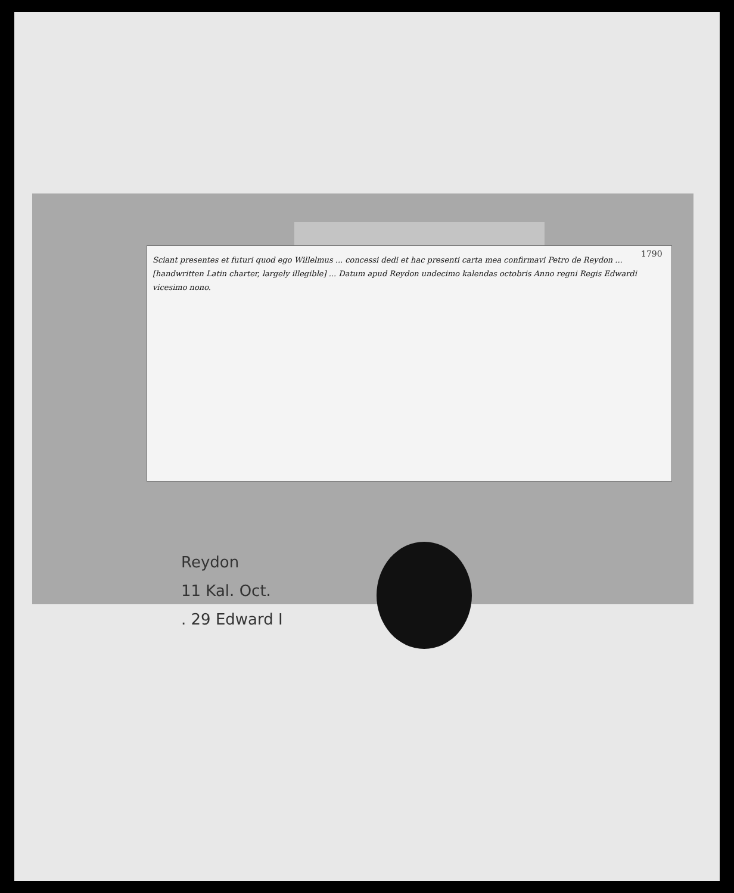1790
Sciant presentes et futuri quod ego Willelmus ... concessi dedi et hac presenti carta mea confirmavi Petro de Reydon ... [handwritten Latin charter, largely illegible] ... Datum apud Reydon undecimo kalendas octobris Anno regni Regis Edwardi vicesimo nono.
Reydon
11 Kal. Oct.
. 29 Edward I